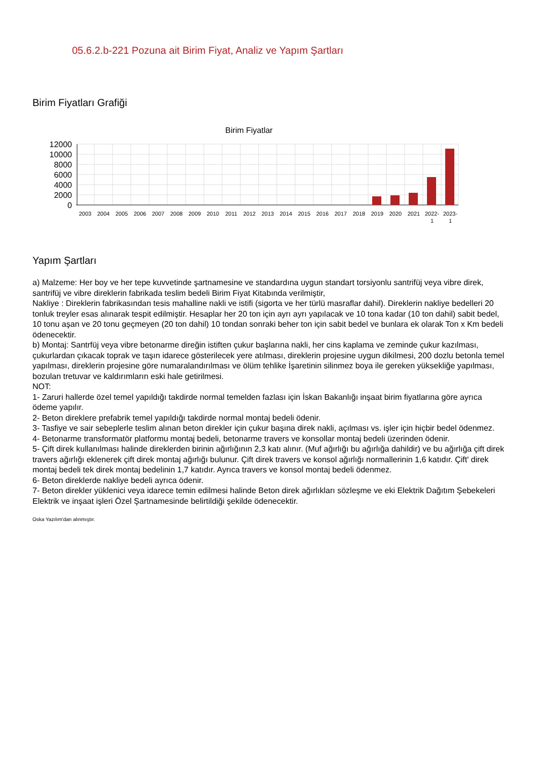05.6.2.b-221 Pozuna ait Birim Fiyat, Analiz ve Yapım Şartları
Birim Fiyatları Grafiği
Birim Fiyatlar
12000
10000
8000
6000
4000
2000
0
2003
2004
2005
2006
2007
2008
2009
2010
2011
2012
2013
2014
2015
2016
2017
2018
2019
2020
2021
2022-
2023-
1
1
Yapım Şartları
a) Malzeme: Her boy ve her tepe kuvvetinde şartnamesine ve standardına uygun standart torsiyonlu santrifüj veya vibre direk, santrifüj ve vibre direklerin fabrikada teslim bedeli Birim Fiyat Kitabında verilmiştir,
Nakliye : Direklerin fabrikasından tesis mahalline nakli ve istifi (sigorta ve her türlü masraflar dahil). Direklerin nakliye bedelleri 20 tonluk treyler esas alınarak tespit edilmiştir. Hesaplar her 20 ton için ayrı ayrı yapılacak ve 10 tona kadar (10 ton dahil) sabit bedel, 10 tonu aşan ve 20 tonu geçmeyen (20 ton dahil) 10 tondan sonraki beher ton için sabit bedel ve bunlara ek olarak Ton x Km bedeli ödenecektir.
b) Montaj: Santrfüj veya vibre betonarme direğin istiften çukur başlarına nakli, her cins kaplama ve zeminde çukur kazılması, çukurlardan çıkacak toprak ve taşın idarece gösterilecek yere atılması, direklerin projesine uygun dikilmesi, 200 dozlu betonla temel yapılması, direklerin projesine göre numaralandırılması ve ölüm tehlike İşaretinin silinmez boya ile gereken yüksekliğe yapılması, bozulan tretuvar ve kaldırımların eski hale getirilmesi.
NOT:
1- Zaruri hallerde özel temel yapıldığı takdirde normal temelden fazlası için İskan Bakanlığı inşaat birim fiyatlarına göre ayrıca ödeme yapılır.
2- Beton direklere prefabrik temel yapıldığı takdirde normal montaj bedeli ödenir.
3- Tasfiye ve sair sebeplerle teslim alınan beton direkler için çukur başına direk nakli, açılması vs. işler için hiçbir bedel ödenmez.
4- Betonarme transformatör platformu montaj bedeli, betonarme travers ve konsollar montaj bedeli üzerinden ödenir.
5- Çift direk kullanılması halinde direklerden birinin ağırlığının 2,3 katı alınır. (Muf ağırlığı bu ağırlığa dahildir) ve bu ağırlığa çift direk travers ağırlığı eklenerek çift direk montaj ağırlığı bulunur. Çift direk travers ve konsol ağırlığı normallerinin 1,6 katıdır. Çift' direk montaj bedeli tek direk montaj bedelinin 1,7 katıdır. Ayrıca travers ve konsol montaj bedeli ödenmez.
6- Beton direklerde nakliye bedeli ayrıca ödenir.
7- Beton direkler yüklenici veya idarece temin edilmesi halinde Beton direk ağırlıkları sözleşme ve eki Elektrik Dağıtım Şebekeleri Elektrik ve inşaat işleri Özel Şartnamesinde belirtildiği şekilde ödenecektir.
Oska Yazılım'dan alınmıştır.